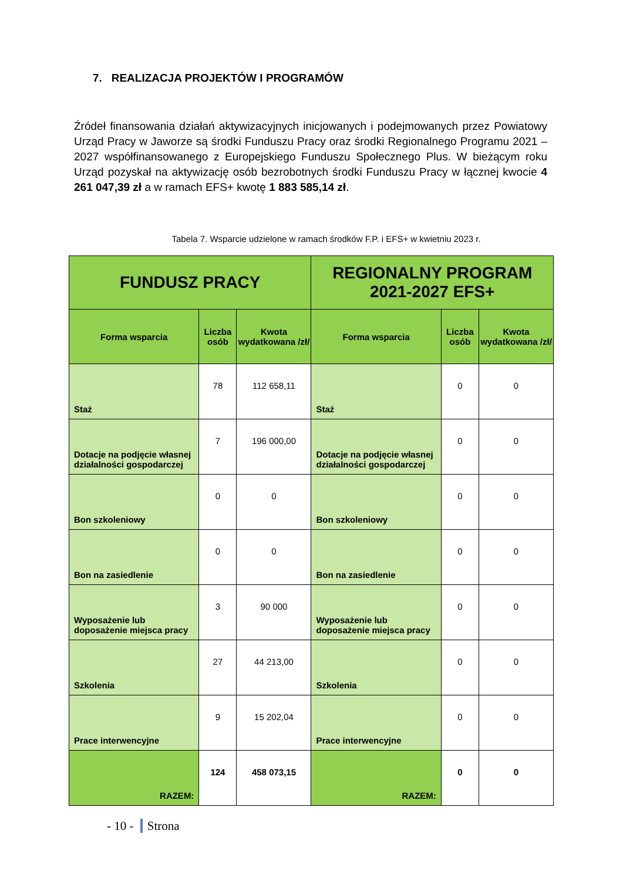7. REALIZACJA PROJEKTÓW I PROGRAMÓW
Źródeł finansowania działań aktywizacyjnych inicjowanych i podejmowanych przez Powiatowy Urząd Pracy w Jaworze są środki Funduszu Pracy oraz środki Regionalnego Programu 2021 – 2027 współfinansowanego z Europejskiego Funduszu Społecznego Plus. W bieżącym roku Urząd pozyskał na aktywizację osób bezrobotnych środki Funduszu Pracy w łącznej kwocie 4 261 047,39 zł a w ramach EFS+ kwotę 1 883 585,14 zł.
Tabela 7. Wsparcie udzielone w ramach środków F.P. i EFS+ w kwietniu 2023 r.
| FUNDUSZ PRACY | | | REGIONALNY PROGRAM 2021-2027 EFS+ | | |
| --- | --- | --- | --- | --- | --- |
| Forma wsparcia | Liczba osób | Kwota wydatkowana /zł/ | Forma wsparcia | Liczba osób | Kwota wydatkowana /zł/ |
| Staż | 78 | 112 658,11 | Staż | 0 | 0 |
| Dotacje na podjęcie własnej działalności gospodarczej | 7 | 196 000,00 | Dotacje na podjęcie własnej działalności gospodarczej | 0 | 0 |
| Bon szkoleniowy | 0 | 0 | Bon szkoleniowy | 0 | 0 |
| Bon na zasiedlenie | 0 | 0 | Bon na zasiedlenie | 0 | 0 |
| Wyposażenie lub doposażenie miejsca pracy | 3 | 90 000 | Wyposażenie lub doposażenie miejsca pracy | 0 | 0 |
| Szkolenia | 27 | 44 213,00 | Szkolenia | 0 | 0 |
| Prace interwencyjne | 9 | 15 202,04 | Prace interwencyjne | 0 | 0 |
| RAZEM: | 124 | 458 073,15 | RAZEM: | 0 | 0 |
- 10 - Strona